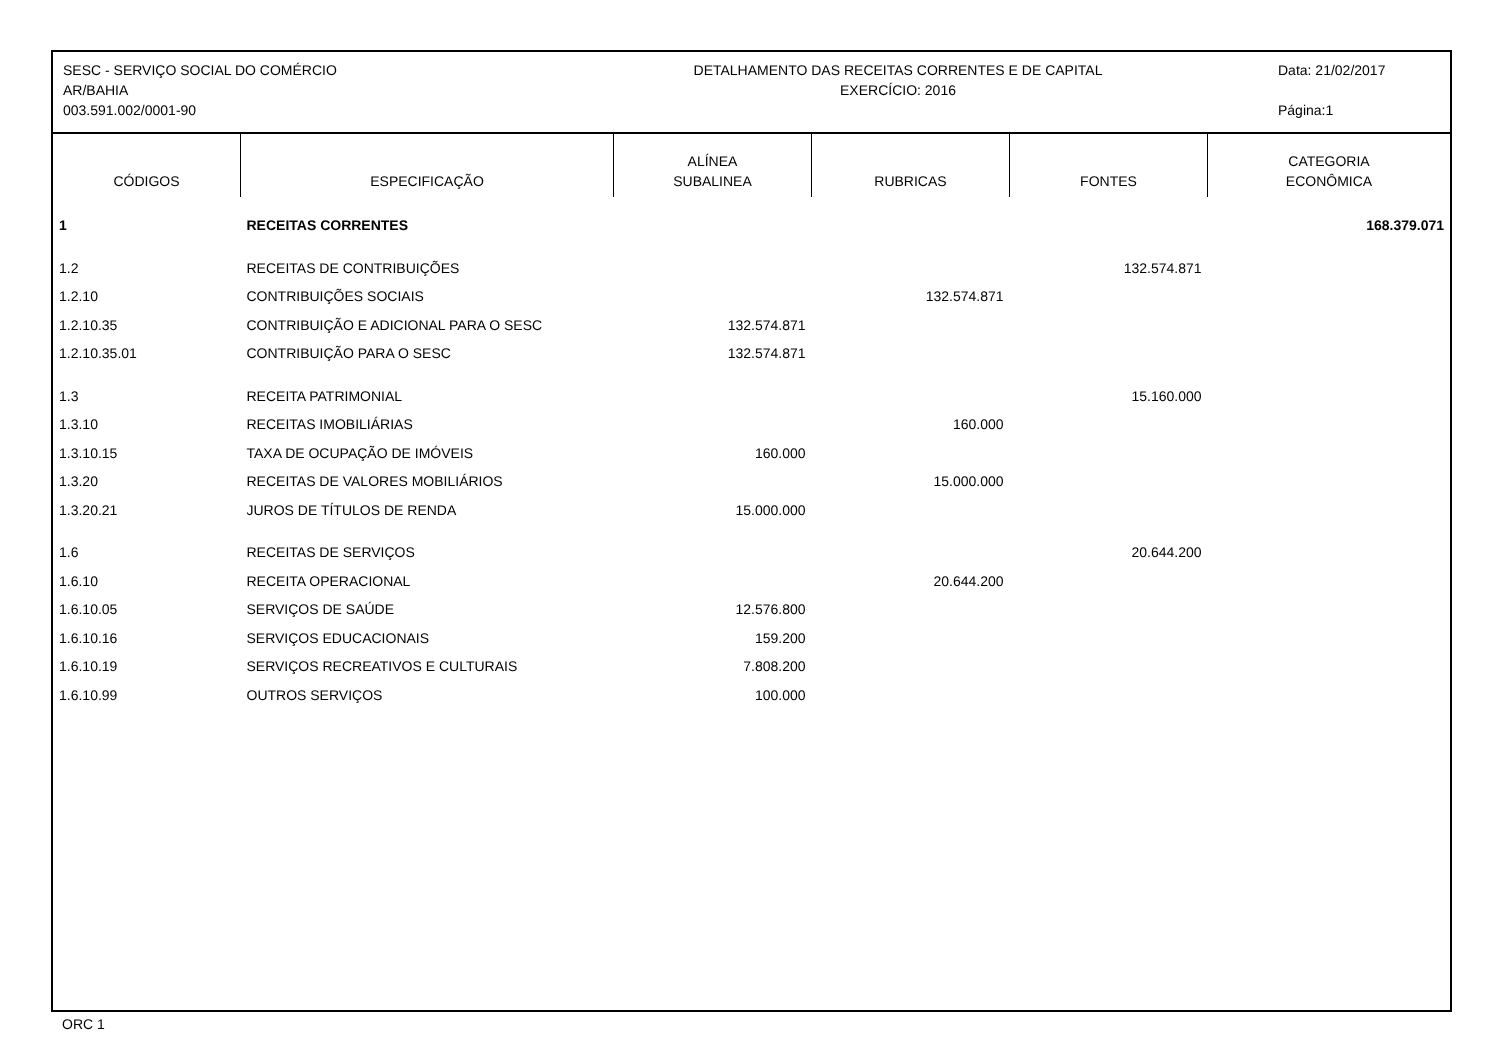SESC - SERVIÇO SOCIAL DO COMÉRCIO
AR/BAHIA
003.591.002/0001-90
DETALHAMENTO DAS RECEITAS CORRENTES E DE CAPITAL
EXERCÍCIO: 2016
Data: 21/02/2017
Página:1
| CÓDIGOS | ESPECIFICAÇÃO | ALÍNEA SUBALINEA | RUBRICAS | FONTES | CATEGORIA ECONÔMICA |
| --- | --- | --- | --- | --- | --- |
| 1 | RECEITAS CORRENTES | | | | 168.379.071 |
| 1.2 | RECEITAS DE CONTRIBUIÇÕES | | | 132.574.871 | |
| 1.2.10 | CONTRIBUIÇÕES SOCIAIS | | 132.574.871 | | |
| 1.2.10.35 | CONTRIBUIÇÃO E ADICIONAL PARA O SESC | 132.574.871 | | | |
| 1.2.10.35.01 | CONTRIBUIÇÃO PARA O SESC | 132.574.871 | | | |
| 1.3 | RECEITA PATRIMONIAL | | | 15.160.000 | |
| 1.3.10 | RECEITAS IMOBILIÁRIAS | | 160.000 | | |
| 1.3.10.15 | TAXA DE OCUPAÇÃO DE IMÓVEIS | 160.000 | | | |
| 1.3.20 | RECEITAS DE VALORES MOBILIÁRIOS | | 15.000.000 | | |
| 1.3.20.21 | JUROS DE TÍTULOS DE RENDA | 15.000.000 | | | |
| 1.6 | RECEITAS DE SERVIÇOS | | | 20.644.200 | |
| 1.6.10 | RECEITA OPERACIONAL | | 20.644.200 | | |
| 1.6.10.05 | SERVIÇOS DE SAÚDE | 12.576.800 | | | |
| 1.6.10.16 | SERVIÇOS EDUCACIONAIS | 159.200 | | | |
| 1.6.10.19 | SERVIÇOS RECREATIVOS E CULTURAIS | 7.808.200 | | | |
| 1.6.10.99 | OUTROS SERVIÇOS | 100.000 | | | |
ORC 1